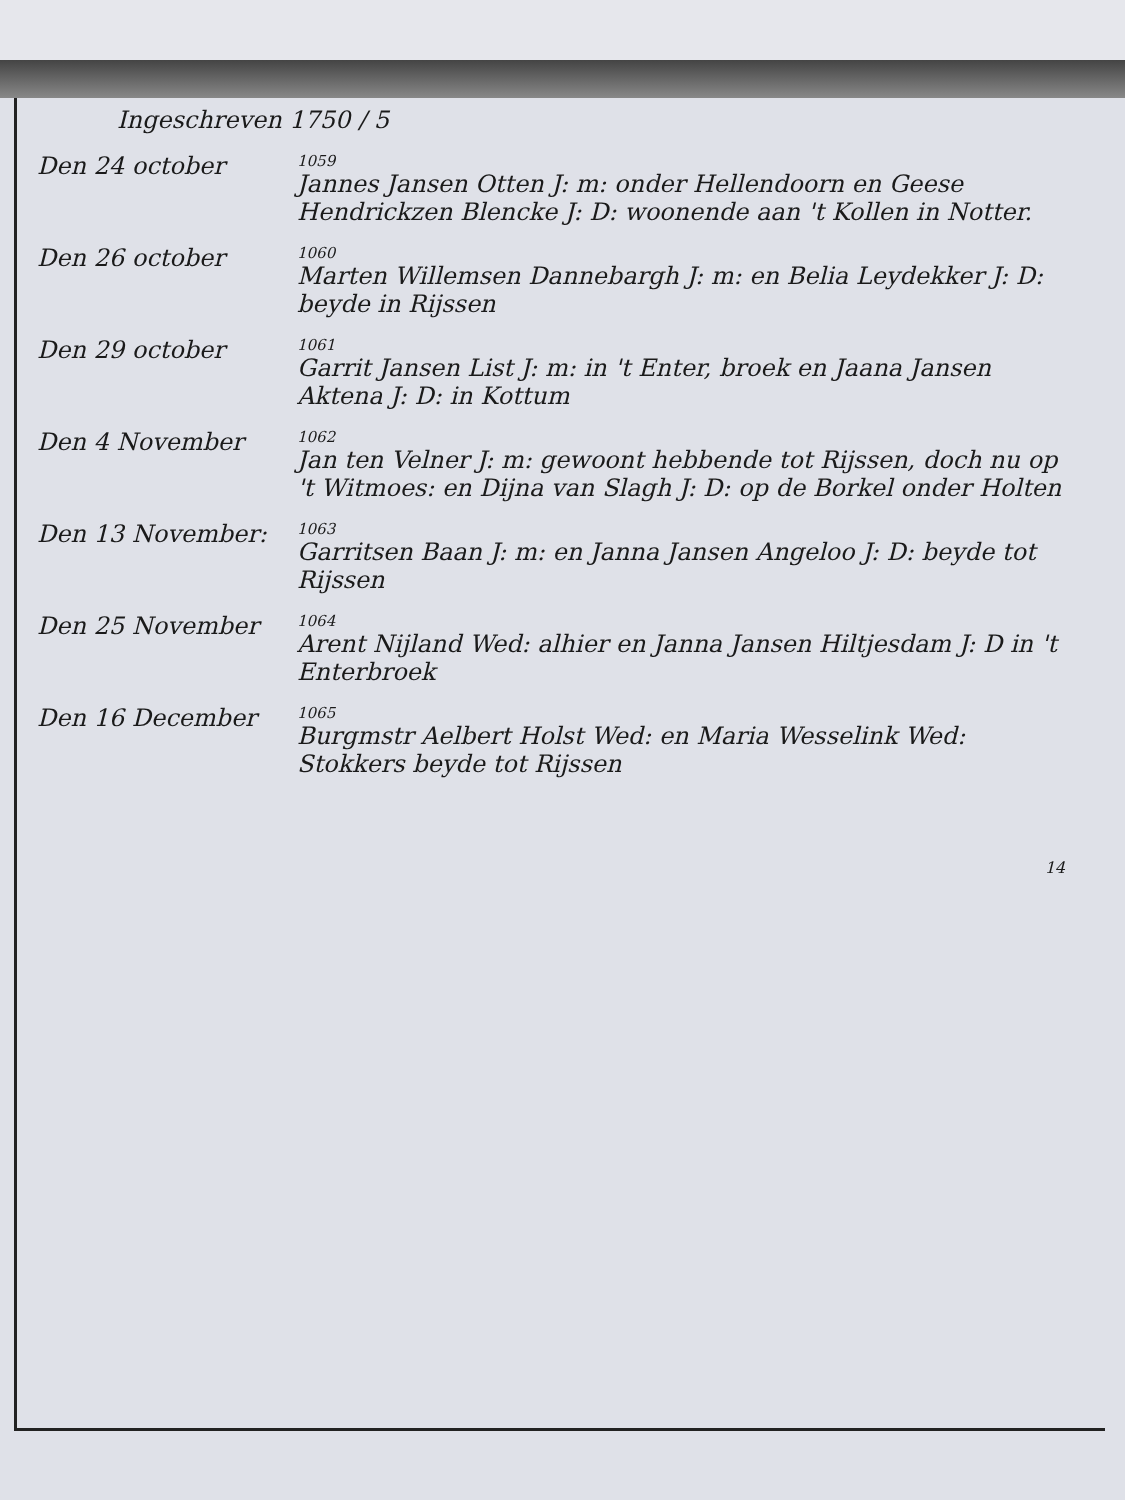Ingeschreven 1750 / 5
Den 24 october
1059
Jannes Jansen Otten J: m: onder Hellendoorn en Geese Hendrickzen Blencke J: D: woonende aan 't Kollen in Notter.
Den 26 october
1060
Marten Willemsen Dannebargh J: m: en Belia Leydekker J: D: beyde in Rijssen
Den 29 october
1061
Garrit Jansen List J: m: in 't Enter, broek en Jaana Jansen Aktena J: D: in Kottum
Den 4 November
1062
Jan ten Velner J: m: gewoont hebbende tot Rijssen, doch nu op 't Witmoes: en Dijna van Slagh J: D: op de Borkel onder Holten
Den 13 November:
1063
Garritsen Baan J: m: en Janna Jansen Angeloo J: D: beyde tot Rijssen
Den 25 November
1064
Arent Nijland Wed: alhier en Janna Jansen Hiltjesdam J: D in 't Enterbroek
Den 16 December
1065
Burgmstr Aelbert Holst Wed: en Maria Wesselink Wed: Stokkers beyde tot Rijssen
14